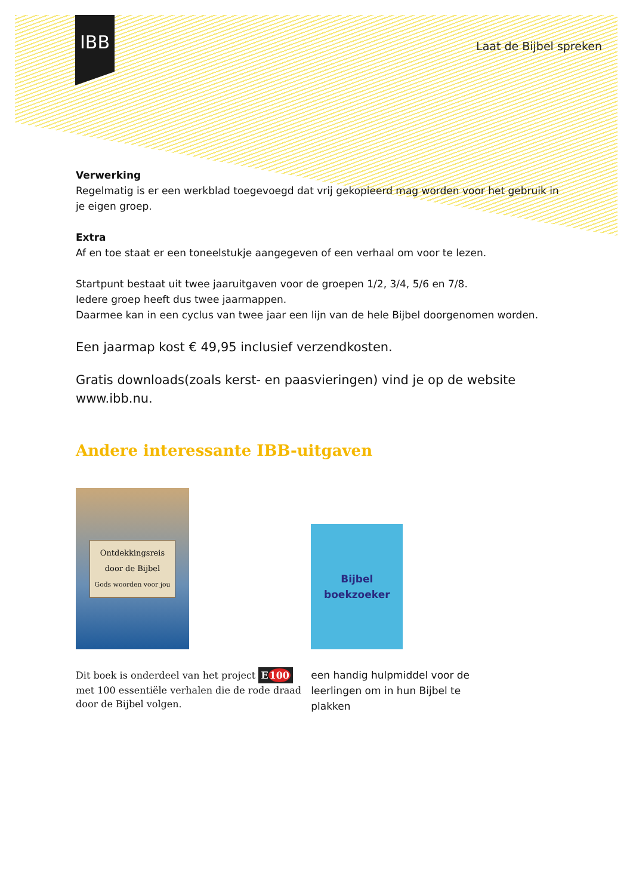IBB
Laat de Bijbel spreken
Verwerking
Regelmatig is er een werkblad toegevoegd dat vrij gekopieerd mag worden voor het gebruik in je eigen groep.
Extra
Af en toe staat er een toneelstukje aangegeven of een verhaal om voor te lezen.
Startpunt bestaat uit twee jaaruitgaven voor de groepen 1/2, 3/4, 5/6 en 7/8.
Iedere groep heeft dus twee jaarmappen.
Daarmee kan in een cyclus van twee jaar een lijn van de hele Bijbel doorgenomen worden.
Een jaarmap kost € 49,95 inclusief verzendkosten.
Gratis downloads(zoals kerst- en paasvieringen) vind je op de website www.ibb.nu.
Andere interessante IBB-uitgaven
Ontdekkingsreis
door de Bijbel
Gods woorden voor jou
Dit boek is onderdeel van het project E100
met 100 essentiële verhalen die de rode draad door de Bijbel volgen.
Bijbel
boekzoeker
een handig hulpmiddel voor de leerlingen om in hun Bijbel te plakken